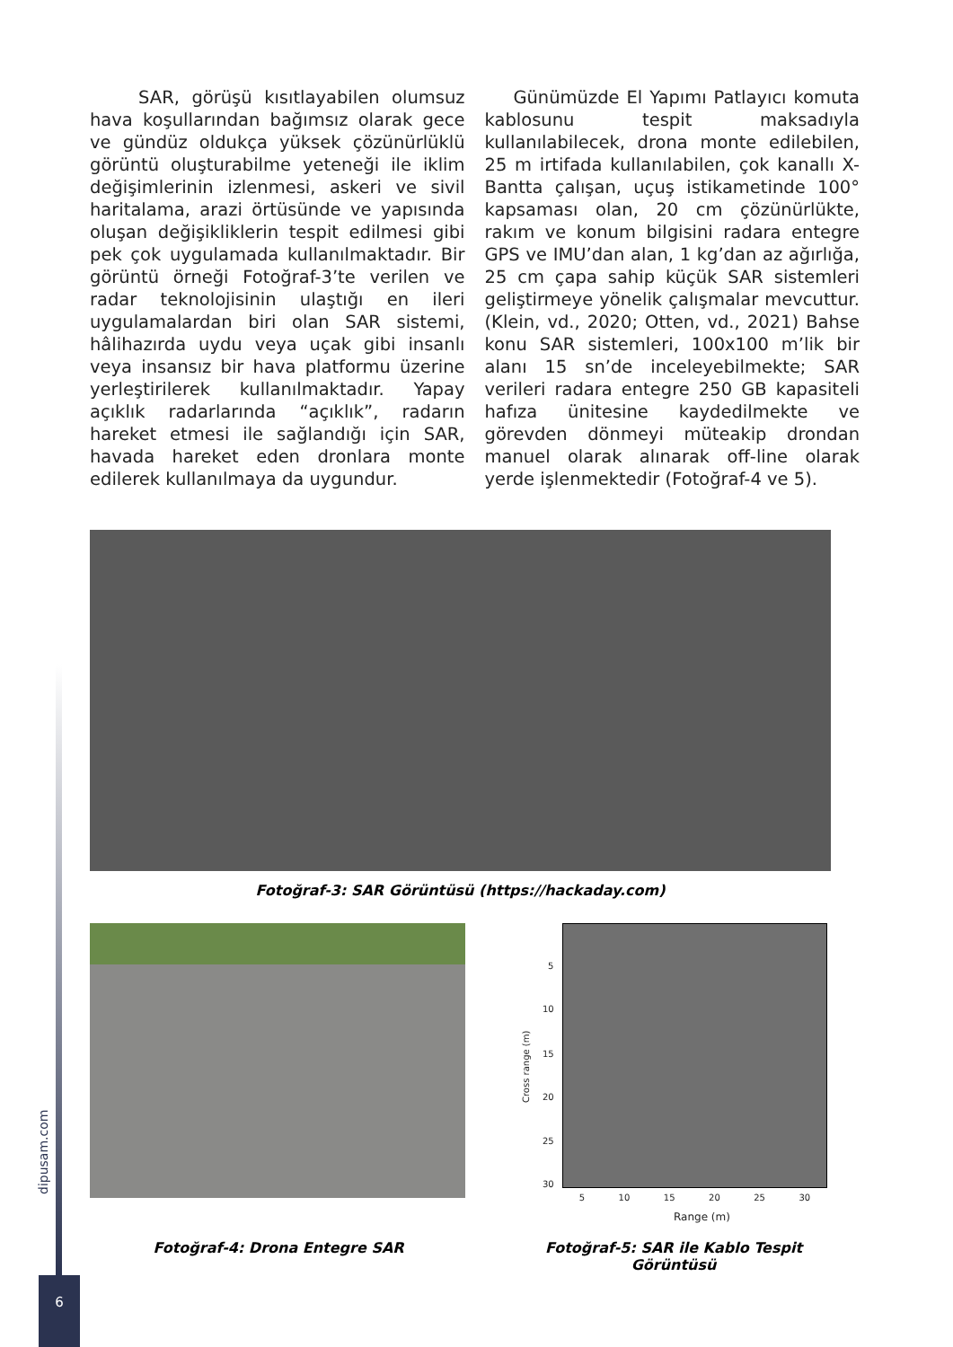SAR, görüşü kısıtlayabilen olumsuz hava koşullarından bağımsız olarak gece ve gündüz oldukça yüksek çözünürlüklü görüntü oluşturabilme yeteneği ile iklim değişimlerinin izlenmesi, askeri ve sivil haritalama, arazi örtüsünde ve yapısında oluşan değişikliklerin tespit edilmesi gibi pek çok uygulamada kullanılmaktadır. Bir görüntü örneği Fotoğraf-3’te verilen ve radar teknolojisinin ulaştığı en ileri uygulamalardan biri olan SAR sistemi, hâlihazırda uydu veya uçak gibi insanlı veya insansız bir hava platformu üzerine yerleştirilerek kullanılmaktadır. Yapay açıklık radarlarında “açıklık”, radarın hareket etmesi ile sağlandığı için SAR, havada hareket eden dronlara monte edilerek kullanılmaya da uygundur.
Günümüzde El Yapımı Patlayıcı komuta kablosunu tespit maksadıyla kullanılabilecek, drona monte edilebilen, 25 m irtifada kullanılabilen, çok kanallı X-Bantta çalışan, uçuş istikametinde 100° kapsaması olan, 20 cm çözünürlükte, rakım ve konum bilgisini radara entegre GPS ve IMU’dan alan, 1 kg’dan az ağırlığa, 25 cm çapa sahip küçük SAR sistemleri geliştirmeye yönelik çalışmalar mevcuttur. (Klein, vd., 2020; Otten, vd., 2021) Bahse konu SAR sistemleri, 100x100 m’lik bir alanı 15 sn’de inceleyebilmekte; SAR verileri radara entegre 250 GB kapasiteli hafıza ünitesine kaydedilmekte ve görevden dönmeyi müteakip drondan manuel olarak alınarak off-line olarak yerde işlenmektedir (Fotoğraf-4 ve 5).
Fotoğraf-3: SAR Görüntüsü (https://hackaday.com)
5
10
15
20
25
30
Cross range (m)
5 10 15 20 25 30
Range (m)
Fotoğraf-4: Drona Entegre SAR
Fotoğraf-5: SAR ile Kablo Tespit Görüntüsü
dipusam.com
6